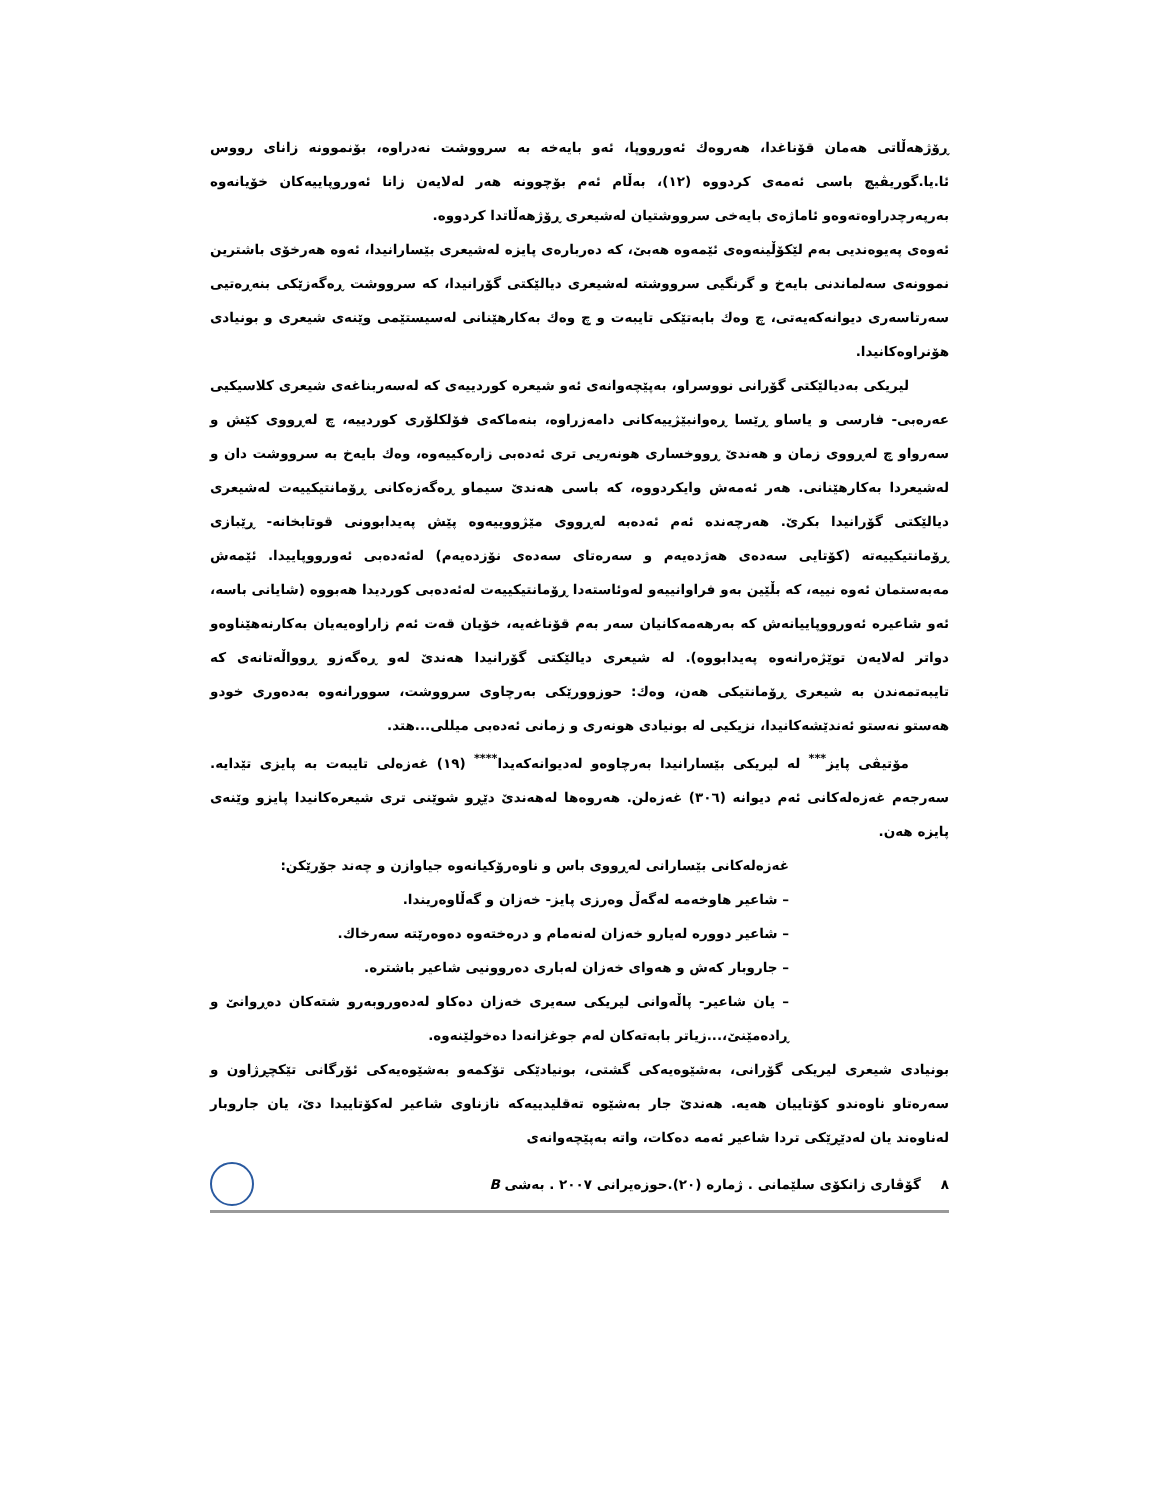ڕۆژهەڵاتی هەمان قۆناغدا، هەروەك ئەورووپا، ئەو بایەخە بە سرووشت نەدراوە، بۆنموونە زانای رووس ئا.یا.گوریڤیچ باسی ئەمەی کردووە (١٢)، بەڵام ئەم بۆچوونە هەر لەلایەن زانا ئەوروپاییەکان خۆیانەوە بەرپەرچدراوەتەوەو ئاماژەی بایەخی سرووشتیان لەشیعری ڕۆژهەڵاتدا کردووە.
ئەوەی پەیوەندیی بەم لێکۆڵینەوەی ئێمەوە هەبێ، کە دەربارەی پایزە لەشیعری بێسارانیدا، ئەوە هەرخۆی باشترین نموونەی سەلماندنی بایەخ و گرنگیی سرووشتە لەشیعری دیالێکتی گۆرانیدا، کە سرووشت ڕەگەزێکی بنەڕەتیی سەرتاسەری دیوانەکەیەتی، چ وەك بابەتێکی تایبەت و چ وەك بەکارهێنانی لەسیستێمی وێنەی شیعری و بونیادی هۆنراوەکانیدا.
لیریکی بەدیالێکتی گۆرانی نووسراو، بەپێچەوانەی ئەو شیعرە کوردییەی کە لەسەربناغەی شیعری کلاسیکیی عەرەبی- فارسی و یاساو ڕێسا ڕەوانبێژییەکانی دامەزراوە، بنەماکەی فۆلکلۆری کوردییە، چ لەڕووی کێش و سەرواو چ لەڕووی زمان و هەندێ ڕووخساری هونەریی تری ئەدەبی زارەکییەوە، وەك بایەخ بە سرووشت دان و لەشیعردا بەکارهێنانی. هەر ئەمەش وایکردووە، کە باسی هەندێ سیماو ڕەگەزەکانی ڕۆمانتیکییەت لەشیعری دیالێکتی گۆرانیدا بکرێ. هەرچەندە ئەم ئەدەبە لەڕووی مێژووییەوە پێش پەیدابوونی قوتابخانە- ڕێبازی ڕۆمانتیکییەتە (کۆتایی سەدەی هەژدەیەم و سەرەتای سەدەی نۆزدەیەم) لەئەدەبی ئەورووپاییدا. ئێمەش مەبەستمان ئەوە نییە، کە بڵێین بەو فراوانییەو لەوئاستەدا ڕۆمانتیکییەت لەئەدەبی کوردیدا هەبووە (شایانی باسە، ئەو شاعیرە ئەورووپاییانەش کە بەرهەمەکانیان سەر بەم قۆناغەیە، خۆیان قەت ئەم زاراوەیەیان بەکارنەهێناوەو دواتر لەلایەن توێژەرانەوە پەیدابووە). لە شیعری دیالێکتی گۆرانیدا هەندێ لەو ڕەگەزو ڕوواڵەتانەی کە تایبەتمەندن بە شیعری ڕۆمانتیکی هەن، وەك: حوزوورێکی بەرچاوی سرووشت، سوورانەوە بەدەوری خودو هەستو نەستو ئەندێشەکانیدا، نزیکیی لە بونیادی هونەری و زمانی ئەدەبی میللی...هتد.
مۆتیڤی پایز<sup>***</sup> لە لیریکی بێسارانیدا بەرچاوەو لەدیوانەکەیدا<sup>****</sup> (١٩) غەزەلی تایبەت بە پایزی تێدایە. سەرجەم غەزەلەکانی ئەم دیوانە (٣٠٦) غەزەلن. هەروەها لەهەندێ دێڕو شوێنی تری شیعرەکانیدا پایزو وێنەی پایزە هەن.
غەزەلەکانی بێسارانی لەڕووی باس و ناوەرۆکیانەوە جیاوازن و چەند جۆرێکن:
– شاعیر هاوخەمە لەگەڵ وەرزی پایز- خەزان و گەڵاوەریندا.
– شاعیر دوورە لەیارو خەزان لەنەمام و درەختەوە دەوەرێتە سەرخاك.
– جاروبار کەش و هەوای خەزان لەباری دەروونیی شاعیر باشترە.
– یان شاعیر- پاڵەوانی لیریکی سەیری خەزان دەکاو لەدەوروبەرو شتەکان دەڕوانێ و ڕادەمێنێ،...زیاتر بابەتەکان لەم جوغزانەدا دەخولێنەوە.
بونیادی شیعری لیریکی گۆرانی، بەشێوەیەکی گشتی، بونیادێکی تۆکمەو بەشێوەیەکی ئۆرگانی تێکچڕژاون و سەرەتاو ناوەندو کۆتاییان هەیە. هەندێ جار بەشێوە تەقلیدییەکە نازناوی شاعیر لەکۆتاییدا دێ، یان جاروبار لەناوەند یان لەدێڕێکی تردا شاعیر ئەمە دەکات، واتە بەپێچەوانەی
٨ گۆڤاری زانکۆی سلێمانی . ژمارە (٢٠).حوزەیرانی ٢٠٠٧ . بەشی B